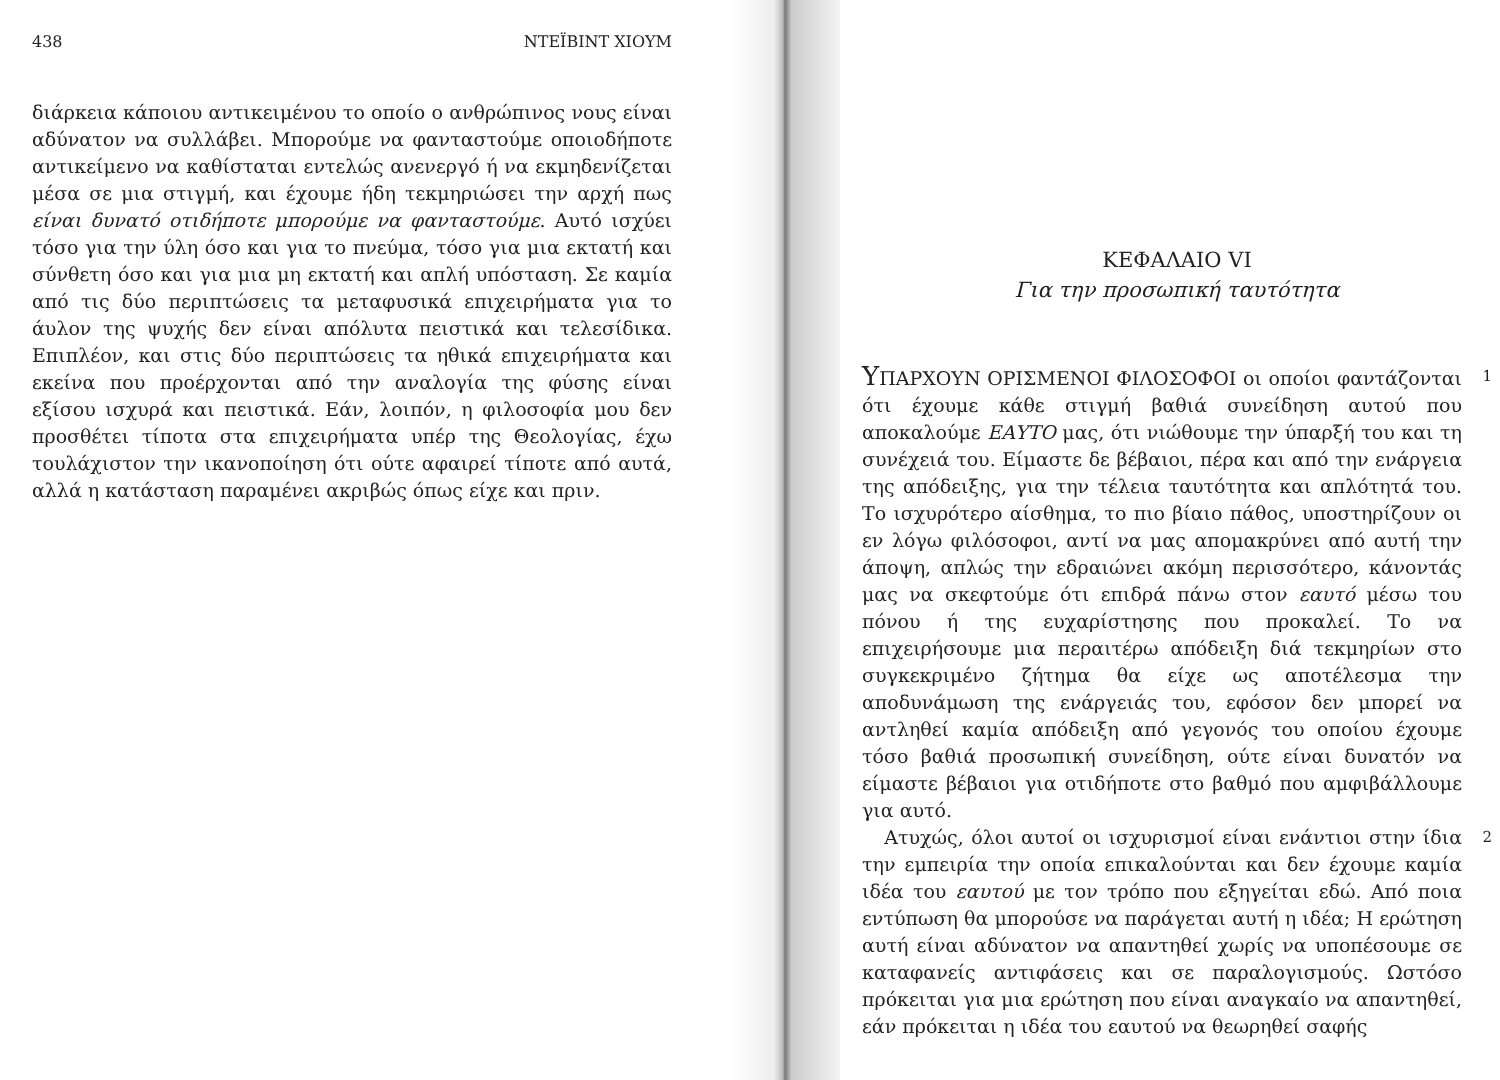438 ΝΤΕΪΒΙΝΤ ΧΙΟΥΜ
διάρκεια κάποιου αντικειμένου το οποίο ο ανθρώπινος νους είναι αδύνατον να συλλάβει. Μπορούμε να φανταστούμε οποιοδήποτε αντικείμενο να καθίσταται εντελώς ανενεργό ή να εκμηδενίζεται μέσα σε μια στιγμή, και έχουμε ήδη τεκμηριώσει την αρχή πως είναι δυνατό οτιδήποτε μπορούμε να φανταστούμε. Αυτό ισχύει τόσο για την ύλη όσο και για το πνεύμα, τόσο για μια εκτατή και σύνθετη όσο και για μια μη εκτατή και απλή υπόσταση. Σε καμία από τις δύο περιπτώσεις τα μεταφυσικά επιχειρήματα για το άυλον της ψυχής δεν είναι απόλυτα πειστικά και τελεσίδικα. Επιπλέον, και στις δύο περιπτώσεις τα ηθικά επιχειρήματα και εκείνα που προέρχονται από την αναλογία της φύσης είναι εξίσου ισχυρά και πειστικά. Εάν, λοιπόν, η φιλοσοφία μου δεν προσθέτει τίποτα στα επιχειρήματα υπέρ της Θεολογίας, έχω τουλάχιστον την ικανοποίηση ότι ούτε αφαιρεί τίποτε από αυτά, αλλά η κατάσταση παραμένει ακριβώς όπως είχε και πριν.
ΚΕΦΑΛΑΙΟ VI
Για την προσωπική ταυτότητα
ΥΠΑΡΧΟΥΝ ΟΡΙΣΜΕΝΟΙ ΦΙΛΟΣΟΦΟΙ οι οποίοι φαντάζονται ότι έχουμε κάθε στιγμή βαθιά συνείδηση αυτού που αποκαλούμε ΕΑΥΤΟ μας, ότι νιώθουμε την ύπαρξή του και τη συνέχειά του. Είμαστε δε βέβαιοι, πέρα και από την ενάργεια της απόδειξης, για την τέλεια ταυτότητα και απλότητά του. Το ισχυρότερο αίσθημα, το πιο βίαιο πάθος, υποστηρίζουν οι εν λόγω φιλόσοφοι, αντί να μας απομακρύνει από αυτή την άποψη, απλώς την εδραιώνει ακόμη περισσότερο, κάνοντάς μας να σκεφτούμε ότι επιδρά πάνω στον εαυτό μέσω του πόνου ή της ευχαρίστησης που προκαλεί. Το να επιχειρήσουμε μια περαιτέρω απόδειξη διά τεκμηρίων στο συγκεκριμένο ζήτημα θα είχε ως αποτέλεσμα την αποδυνάμωση της ενάργειάς του, εφόσον δεν μπορεί να αντληθεί καμία απόδειξη από γεγονός του οποίου έχουμε τόσο βαθιά προσωπική συνείδηση, ούτε είναι δυνατόν να είμαστε βέβαιοι για οτιδήποτε στο βαθμό που αμφιβάλλουμε για αυτό.
1
Ατυχώς, όλοι αυτοί οι ισχυρισμοί είναι ενάντιοι στην ίδια την εμπειρία την οποία επικαλούνται και δεν έχουμε καμία ιδέα του εαυτού με τον τρόπο που εξηγείται εδώ. Από ποια εντύπωση θα μπορούσε να παράγεται αυτή η ιδέα; Η ερώτηση αυτή είναι αδύνατον να απαντηθεί χωρίς να υποπέσουμε σε καταφανείς αντιφάσεις και σε παραλογισμούς. Ωστόσο πρόκειται για μια ερώτηση που είναι αναγκαίο να απαντηθεί, εάν πρόκειται η ιδέα του εαυτού να θεωρηθεί σαφής
2